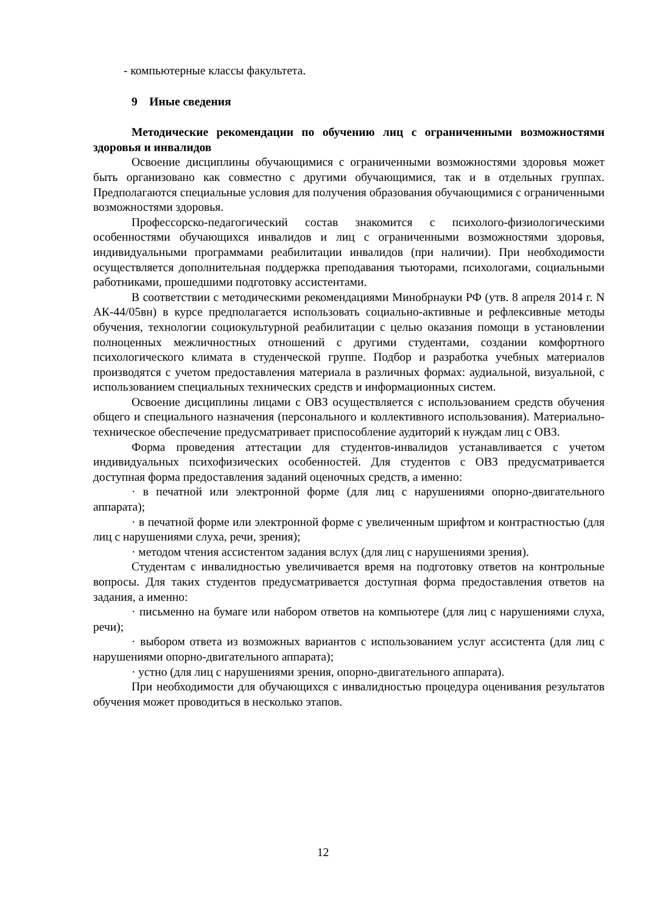- компьютерные классы факультета.
9 Иные сведения
Методические рекомендации по обучению лиц с ограниченными возможностями здоровья и инвалидов
Освоение дисциплины обучающимися с ограниченными возможностями здоровья может быть организовано как совместно с другими обучающимися, так и в отдельных группах. Предполагаются специальные условия для получения образования обучающимися с ограниченными возможностями здоровья.
Профессорско-педагогический состав знакомится с психолого-физиологическими особенностями обучающихся инвалидов и лиц с ограниченными возможностями здоровья, индивидуальными программами реабилитации инвалидов (при наличии). При необходимости осуществляется дополнительная поддержка преподавания тьюторами, психологами, социальными работниками, прошедшими подготовку ассистентами.
В соответствии с методическими рекомендациями Минобрнауки РФ (утв. 8 апреля 2014 г. N АК-44/05вн) в курсе предполагается использовать социально-активные и рефлексивные методы обучения, технологии социокультурной реабилитации с целью оказания помощи в установлении полноценных межличностных отношений с другими студентами, создании комфортного психологического климата в студенческой группе. Подбор и разработка учебных материалов производятся с учетом предоставления материала в различных формах: аудиальной, визуальной, с использованием специальных технических средств и информационных систем.
Освоение дисциплины лицами с ОВЗ осуществляется с использованием средств обучения общего и специального назначения (персонального и коллективного использования). Материально-техническое обеспечение предусматривает приспособление аудиторий к нуждам лиц с ОВЗ.
Форма проведения аттестации для студентов-инвалидов устанавливается с учетом индивидуальных психофизических особенностей. Для студентов с ОВЗ предусматривается доступная форма предоставления заданий оценочных средств, а именно:
· в печатной или электронной форме (для лиц с нарушениями опорно-двигательного аппарата);
· в печатной форме или электронной форме с увеличенным шрифтом и контрастностью (для лиц с нарушениями слуха, речи, зрения);
· методом чтения ассистентом задания вслух (для лиц с нарушениями зрения).
Студентам с инвалидностью увеличивается время на подготовку ответов на контрольные вопросы. Для таких студентов предусматривается доступная форма предоставления ответов на задания, а именно:
· письменно на бумаге или набором ответов на компьютере (для лиц с нарушениями слуха, речи);
· выбором ответа из возможных вариантов с использованием услуг ассистента (для лиц с нарушениями опорно-двигательного аппарата);
· устно (для лиц с нарушениями зрения, опорно-двигательного аппарата).
При необходимости для обучающихся с инвалидностью процедура оценивания результатов обучения может проводиться в несколько этапов.
12